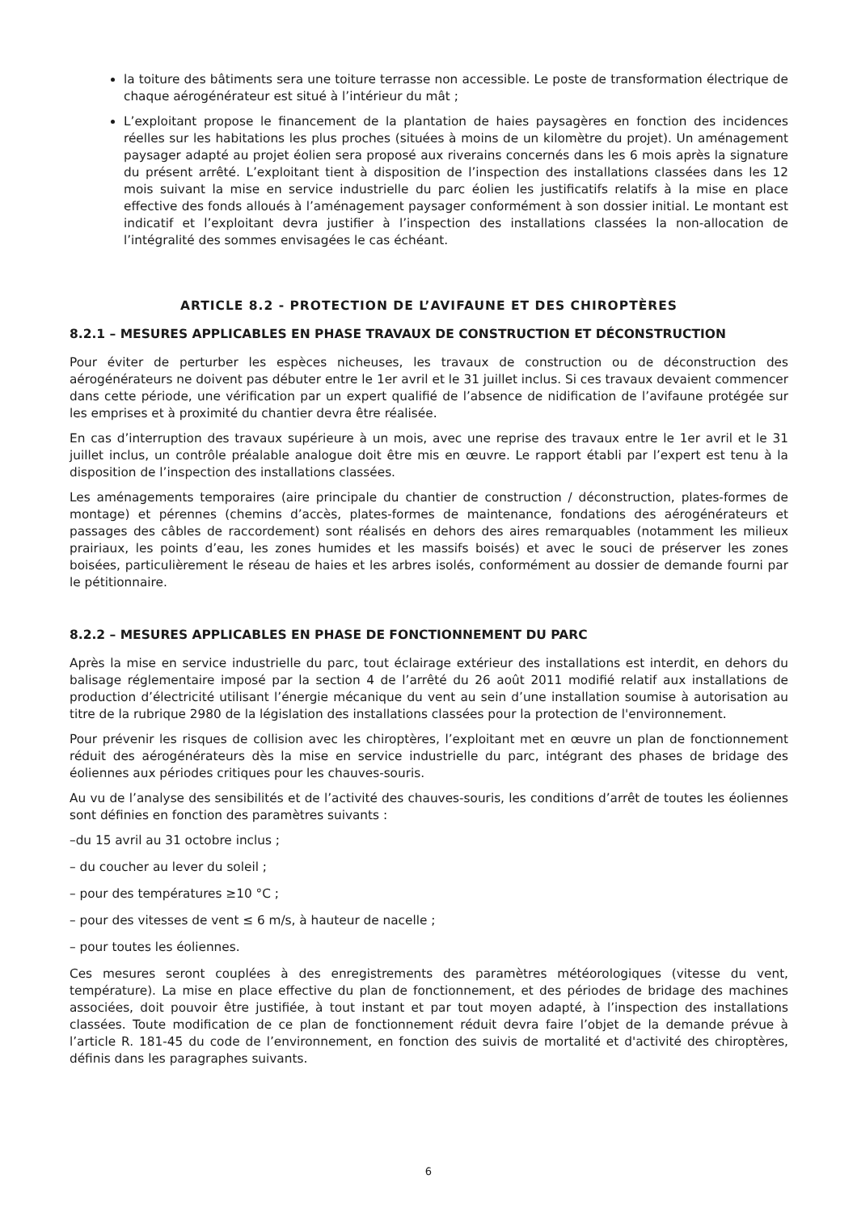la toiture des bâtiments sera une toiture terrasse non accessible. Le poste de transformation électrique de chaque aérogénérateur est situé à l’intérieur du mât ;
L’exploitant propose le financement de la plantation de haies paysagères en fonction des incidences réelles sur les habitations les plus proches (situées à moins de un kilomètre du projet). Un aménagement paysager adapté au projet éolien sera proposé aux riverains concernés dans les 6 mois après la signature du présent arrêté. L’exploitant tient à disposition de l’inspection des installations classées dans les 12 mois suivant la mise en service industrielle du parc éolien les justificatifs relatifs à la mise en place effective des fonds alloués à l’aménagement paysager conformément à son dossier initial. Le montant est indicatif et l’exploitant devra justifier à l’inspection des installations classées la non-allocation de l’intégralité des sommes envisagées le cas échéant.
ARTICLE 8.2 - PROTECTION DE L’AVIFAUNE ET DES CHIROPTÈRES
8.2.1 – MESURES APPLICABLES EN PHASE TRAVAUX DE CONSTRUCTION ET DÉCONSTRUCTION
Pour éviter de perturber les espèces nicheuses, les travaux de construction ou de déconstruction des aérogénérateurs ne doivent pas débuter entre le 1er avril et le 31 juillet inclus. Si ces travaux devaient commencer dans cette période, une vérification par un expert qualifié de l’absence de nidification de l’avifaune protégée sur les emprises et à proximité du chantier devra être réalisée.
En cas d’interruption des travaux supérieure à un mois, avec une reprise des travaux entre le 1er avril et le 31 juillet inclus, un contrôle préalable analogue doit être mis en œuvre. Le rapport établi par l’expert est tenu à la disposition de l’inspection des installations classées.
Les aménagements temporaires (aire principale du chantier de construction / déconstruction, plates-formes de montage) et pérennes (chemins d’accès, plates-formes de maintenance, fondations des aérogénérateurs et passages des câbles de raccordement) sont réalisés en dehors des aires remarquables (notamment les milieux prairiaux, les points d’eau, les zones humides et les massifs boisés) et avec le souci de préserver les zones boisées, particulièrement le réseau de haies et les arbres isolés, conformément au dossier de demande fourni par le pétitionnaire.
8.2.2 – MESURES APPLICABLES EN PHASE DE FONCTIONNEMENT DU PARC
Après la mise en service industrielle du parc, tout éclairage extérieur des installations est interdit, en dehors du balisage réglementaire imposé par la section 4 de l’arrêté du 26 août 2011 modifié relatif aux installations de production d’électricité utilisant l’énergie mécanique du vent au sein d’une installation soumise à autorisation au titre de la rubrique 2980 de la législation des installations classées pour la protection de l'environnement.
Pour prévenir les risques de collision avec les chiroptères, l’exploitant met en œuvre un plan de fonctionnement réduit des aérogénérateurs dès la mise en service industrielle du parc, intégrant des phases de bridage des éoliennes aux périodes critiques pour les chauves-souris.
Au vu de l’analyse des sensibilités et de l’activité des chauves-souris, les conditions d’arrêt de toutes les éoliennes sont définies en fonction des paramètres suivants :
–du 15 avril au 31 octobre inclus ;
– du coucher au lever du soleil ;
– pour des températures ≥10 °C ;
– pour des vitesses de vent ≤ 6 m/s, à hauteur de nacelle ;
– pour toutes les éoliennes.
Ces mesures seront couplées à des enregistrements des paramètres météorologiques (vitesse du vent, température). La mise en place effective du plan de fonctionnement, et des périodes de bridage des machines associées, doit pouvoir être justifiée, à tout instant et par tout moyen adapté, à l’inspection des installations classées. Toute modification de ce plan de fonctionnement réduit devra faire l’objet de la demande prévue à l’article R. 181-45 du code de l’environnement, en fonction des suivis de mortalité et d'activité des chiroptères, définis dans les paragraphes suivants.
6